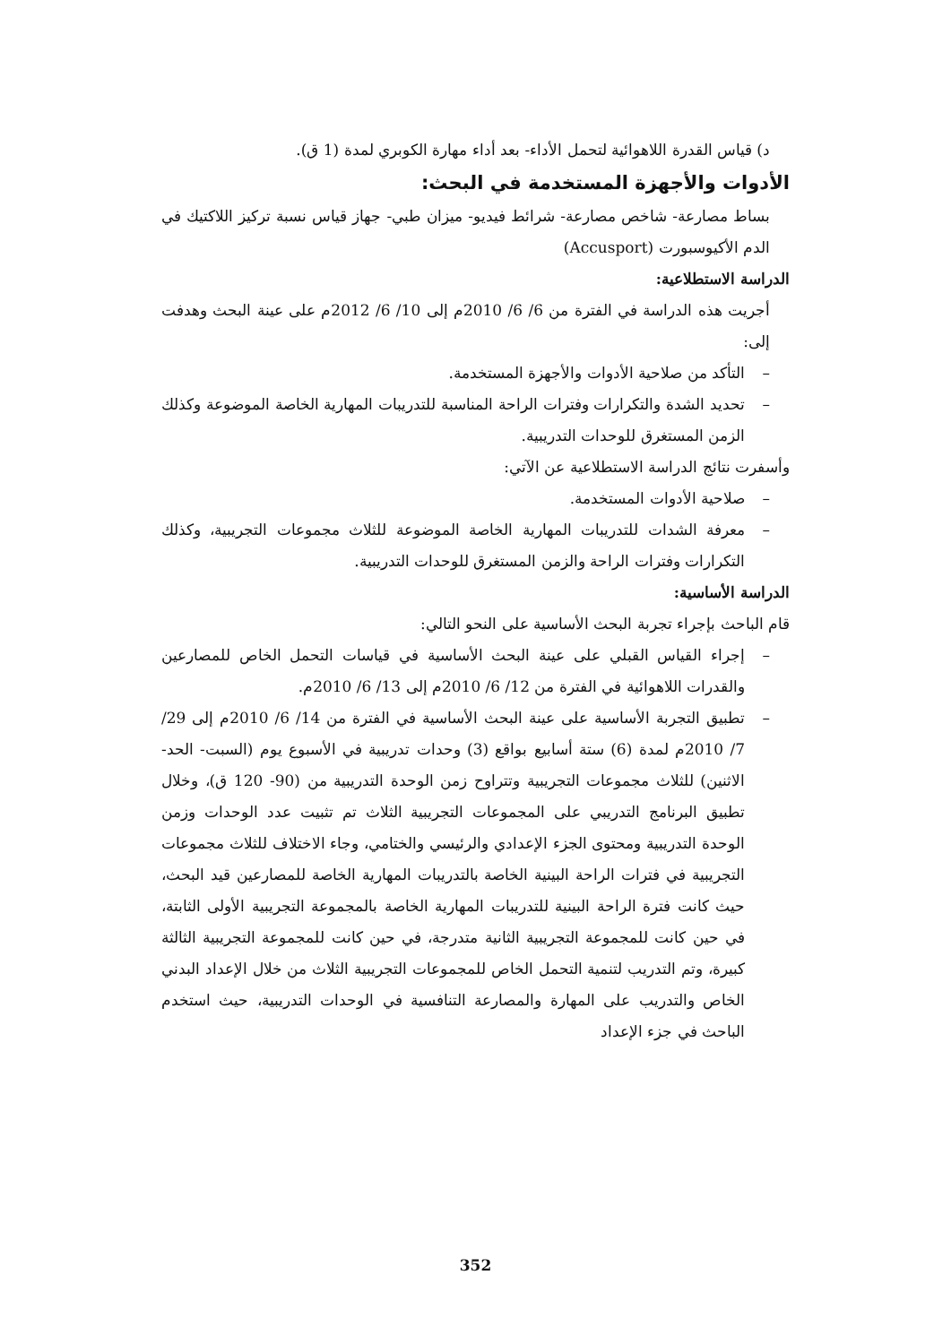د) قياس القدرة اللاهوائية لتحمل الأداء- بعد أداء مهارة الكوبري لمدة (1 ق).
الأدوات والأجهزة المستخدمة في البحث:
بساط مصارعة- شاخص مصارعة- شرائط فيديو- ميزان طبي- جهاز قياس نسبة تركيز اللاكتيك في الدم الأكيوسبورت (Accusport)
الدراسة الاستطلاعية:
أجريت هذه الدراسة في الفترة من 6/ 6/ 2010م إلى 10/ 6/ 2012م على عينة البحث وهدفت إلى:
– التأكد من صلاحية الأدوات والأجهزة المستخدمة.
– تحديد الشدة والتكرارات وفترات الراحة المناسبة للتدريبات المهارية الخاصة الموضوعة وكذلك الزمن المستغرق للوحدات التدريبية.
وأسفرت نتائج الدراسة الاستطلاعية عن الآتي:
– صلاحية الأدوات المستخدمة.
– معرفة الشدات للتدريبات المهارية الخاصة الموضوعة للثلاث مجموعات التجريبية، وكذلك التكرارات وفترات الراحة والزمن المستغرق للوحدات التدريبية.
الدراسة الأساسية:
قام الباحث بإجراء تجربة البحث الأساسية على النحو التالي:
– إجراء القياس القبلي على عينة البحث الأساسية في قياسات التحمل الخاص للمصارعين والقدرات اللاهوائية في الفترة من 12/ 6/ 2010م إلى 13/ 6/ 2010م.
– تطبيق التجربة الأساسية على عينة البحث الأساسية في الفترة من 14/ 6/ 2010م إلى 29/ 7/ 2010م لمدة (6) ستة أسابيع بواقع (3) وحدات تدريبية في الأسبوع يوم (السبت- الحد- الاثنين) للثلاث مجموعات التجريبية وتتراوح زمن الوحدة التدريبية من (90- 120 ق)، وخلال تطبيق البرنامج التدريبي على المجموعات التجريبية الثلاث تم تثبيت عدد الوحدات وزمن الوحدة التدريبية ومحتوى الجزء الإعدادي والرئيسي والختامي، وجاء الاختلاف للثلاث مجموعات التجريبية في فترات الراحة البينية الخاصة بالتدريبات المهارية الخاصة للمصارعين قيد البحث، حيث كانت فترة الراحة البينية للتدريبات المهارية الخاصة بالمجموعة التجريبية الأولى الثابتة، في حين كانت للمجموعة التجريبية الثانية متدرجة، في حين كانت للمجموعة التجريبية الثالثة كبيرة، وتم التدريب لتنمية التحمل الخاص للمجموعات التجريبية الثلاث من خلال الإعداد البدني الخاص والتدريب على المهارة والمصارعة التنافسية في الوحدات التدريبية، حيث استخدم الباحث في جزء الإعداد
352